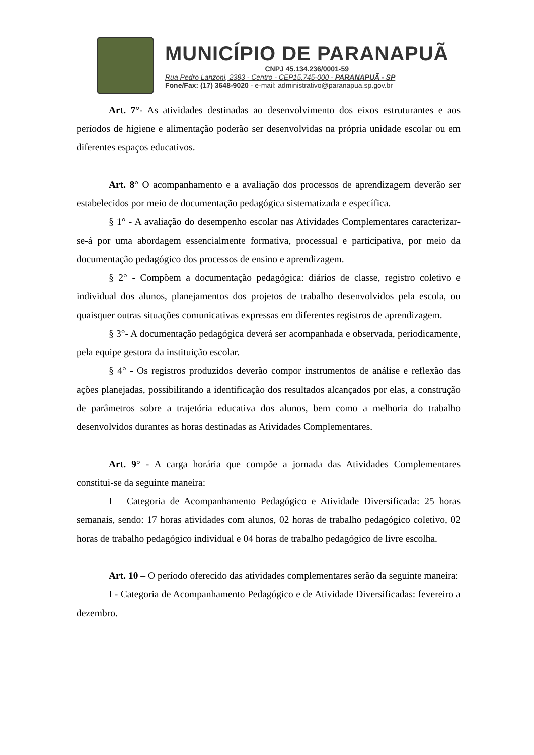MUNICÍPIO DE PARANAPUÃ
CNPJ 45.134.236/0001-59
Rua Pedro Lanzoni, 2383 - Centro - CEP15.745-000 - PARANAPUÃ - SP
Fone/Fax: (17) 3648-9020 - e-mail: administrativo@paranapua.sp.gov.br
Art. 7°- As atividades destinadas ao desenvolvimento dos eixos estruturantes e aos períodos de higiene e alimentação poderão ser desenvolvidas na própria unidade escolar ou em diferentes espaços educativos.
Art. 8° O acompanhamento e a avaliação dos processos de aprendizagem deverão ser estabelecidos por meio de documentação pedagógica sistematizada e específica.
§ 1° - A avaliação do desempenho escolar nas Atividades Complementares caracterizar-se-á por uma abordagem essencialmente formativa, processual e participativa, por meio da documentação pedagógico dos processos de ensino e aprendizagem.
§ 2° - Compõem a documentação pedagógica: diários de classe, registro coletivo e individual dos alunos, planejamentos dos projetos de trabalho desenvolvidos pela escola, ou quaisquer outras situações comunicativas expressas em diferentes registros de aprendizagem.
§ 3°- A documentação pedagógica deverá ser acompanhada e observada, periodicamente, pela equipe gestora da instituição escolar.
§ 4° - Os registros produzidos deverão compor instrumentos de análise e reflexão das ações planejadas, possibilitando a identificação dos resultados alcançados por elas, a construção de parâmetros sobre a trajetória educativa dos alunos, bem como a melhoria do trabalho desenvolvidos durantes as horas destinadas as Atividades Complementares.
Art. 9° - A carga horária que compõe a jornada das Atividades Complementares constitui-se da seguinte maneira:
I – Categoria de Acompanhamento Pedagógico e Atividade Diversificada: 25 horas semanais, sendo: 17 horas atividades com alunos, 02 horas de trabalho pedagógico coletivo, 02 horas de trabalho pedagógico individual e 04 horas de trabalho pedagógico de livre escolha.
Art. 10 – O período oferecido das atividades complementares serão da seguinte maneira:
I - Categoria de Acompanhamento Pedagógico e de Atividade Diversificadas: fevereiro a dezembro.